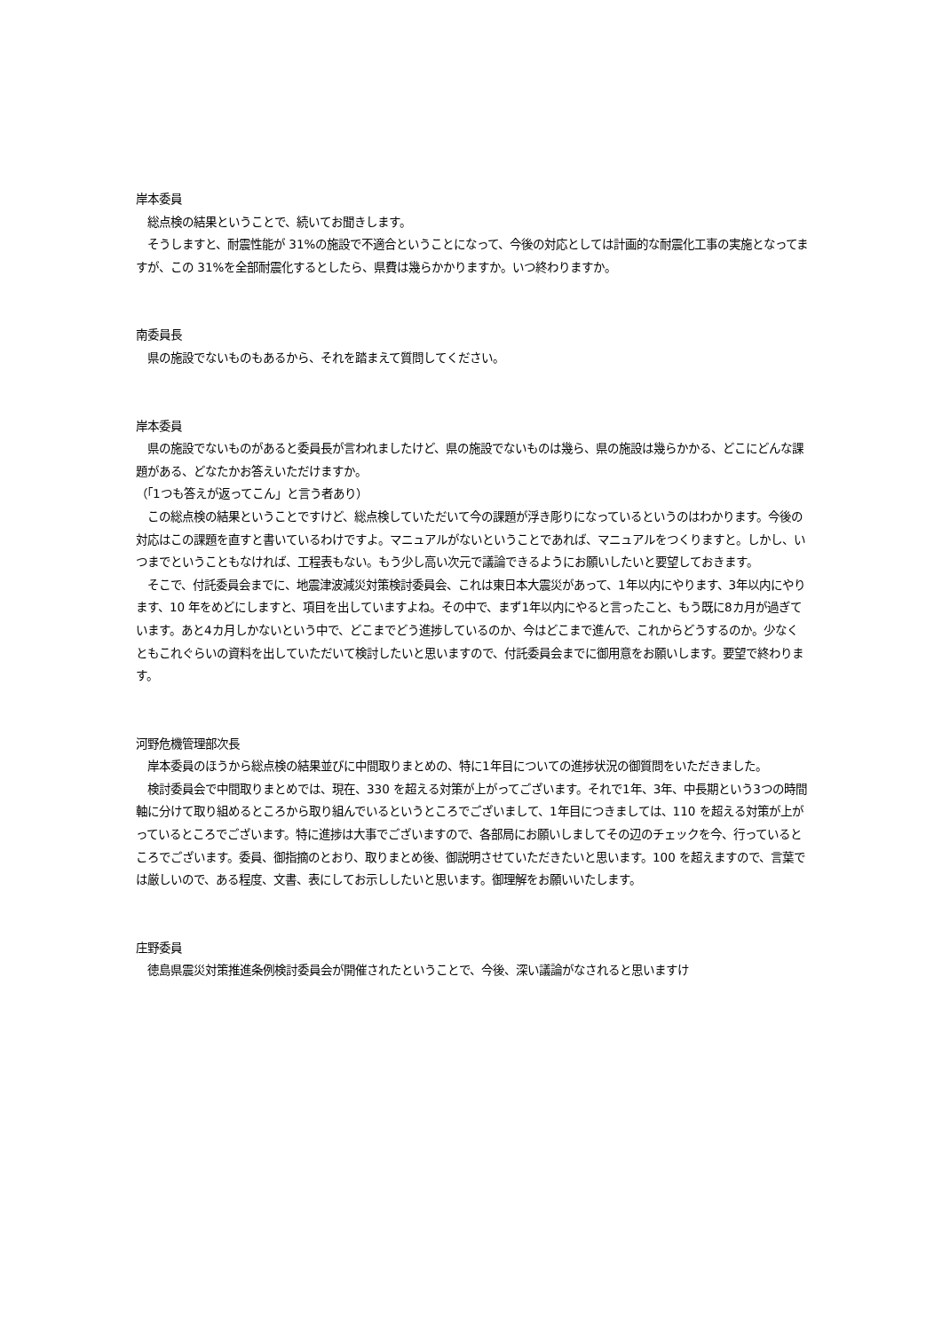岸本委員
　総点検の結果ということで、続いてお聞きします。
　そうしますと、耐震性能が 31%の施設で不適合ということになって、今後の対応としては計画的な耐震化工事の実施となってますが、この 31%を全部耐震化するとしたら、県費は幾らかかりますか。いつ終わりますか。
南委員長
　県の施設でないものもあるから、それを踏まえて質問してください。
岸本委員
　県の施設でないものがあると委員長が言われましたけど、県の施設でないものは幾ら、県の施設は幾らかかる、どこにどんな課題がある、どなたかお答えいただけますか。
（「1つも答えが返ってこん」と言う者あり）
　この総点検の結果ということですけど、総点検していただいて今の課題が浮き彫りになっているというのはわかります。今後の対応はこの課題を直すと書いているわけですよ。マニュアルがないということであれば、マニュアルをつくりますと。しかし、いつまでということもなければ、工程表もない。もう少し高い次元で議論できるようにお願いしたいと要望しておきます。
　そこで、付託委員会までに、地震津波減災対策検討委員会、これは東日本大震災があって、1年以内にやります、3年以内にやります、10 年をめどにしますと、項目を出していますよね。その中で、まず1年以内にやると言ったこと、もう既に8カ月が過ぎています。あと4カ月しかないという中で、どこまでどう進捗しているのか、今はどこまで進んで、これからどうするのか。少なくともこれぐらいの資料を出していただいて検討したいと思いますので、付託委員会までに御用意をお願いします。要望で終わります。
河野危機管理部次長
　岸本委員のほうから総点検の結果並びに中間取りまとめの、特に1年目についての進捗状況の御質問をいただきました。
　検討委員会で中間取りまとめでは、現在、330 を超える対策が上がってございます。それで1年、3年、中長期という3つの時間軸に分けて取り組めるところから取り組んでいるというところでございまして、1年目につきましては、110 を超える対策が上がっているところでございます。特に進捗は大事でございますので、各部局にお願いしましてその辺のチェックを今、行っているところでございます。委員、御指摘のとおり、取りまとめ後、御説明させていただきたいと思います。100 を超えますので、言葉では厳しいので、ある程度、文書、表にしてお示ししたいと思います。御理解をお願いいたします。
庄野委員
　徳島県震災対策推進条例検討委員会が開催されたということで、今後、深い議論がなされると思いますけ